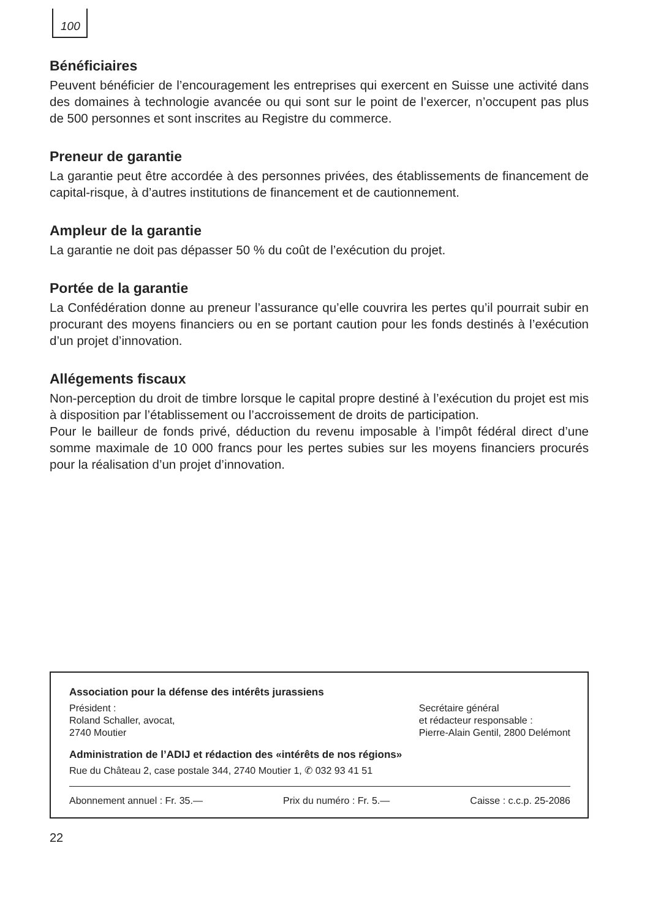100
Bénéficiaires
Peuvent bénéficier de l’encouragement les entreprises qui exercent en Suisse une activité dans des domaines à technologie avancée ou qui sont sur le point de l’exercer, n’occupent pas plus de 500 personnes et sont inscrites au Registre du commerce.
Preneur de garantie
La garantie peut être accordée à des personnes privées, des établissements de financement de capital-risque, à d’autres institutions de financement et de cautionnement.
Ampleur de la garantie
La garantie ne doit pas dépasser 50 % du coût de l’exécution du projet.
Portée de la garantie
La Confédération donne au preneur l’assurance qu’elle couvrira les pertes qu’il pourrait subir en procurant des moyens financiers ou en se portant caution pour les fonds destinés à l’exécution d’un projet d’innovation.
Allégements fiscaux
Non-perception du droit de timbre lorsque le capital propre destiné à l’exécution du projet est mis à disposition par l’établissement ou l’accroissement de droits de participation.
Pour le bailleur de fonds privé, déduction du revenu imposable à l’impôt fédéral direct d’une somme maximale de 10 000 francs pour les pertes subies sur les moyens financiers procurés pour la réalisation d’un projet d’innovation.
Association pour la défense des intérêts jurassiens
Président :
Roland Schaller, avocat,
2740 Moutier
Secrétaire général
et rédacteur responsable :
Pierre-Alain Gentil, 2800 Delémont
Administration de l’ADIJ et rédaction des «intérêts de nos régions»
Rue du Château 2, case postale 344, 2740 Moutier 1, ✆ 032 93 41 51
Abonnement annuel : Fr. 35.— Prix du numéro : Fr. 5.— Caisse : c.c.p. 25-2086
22